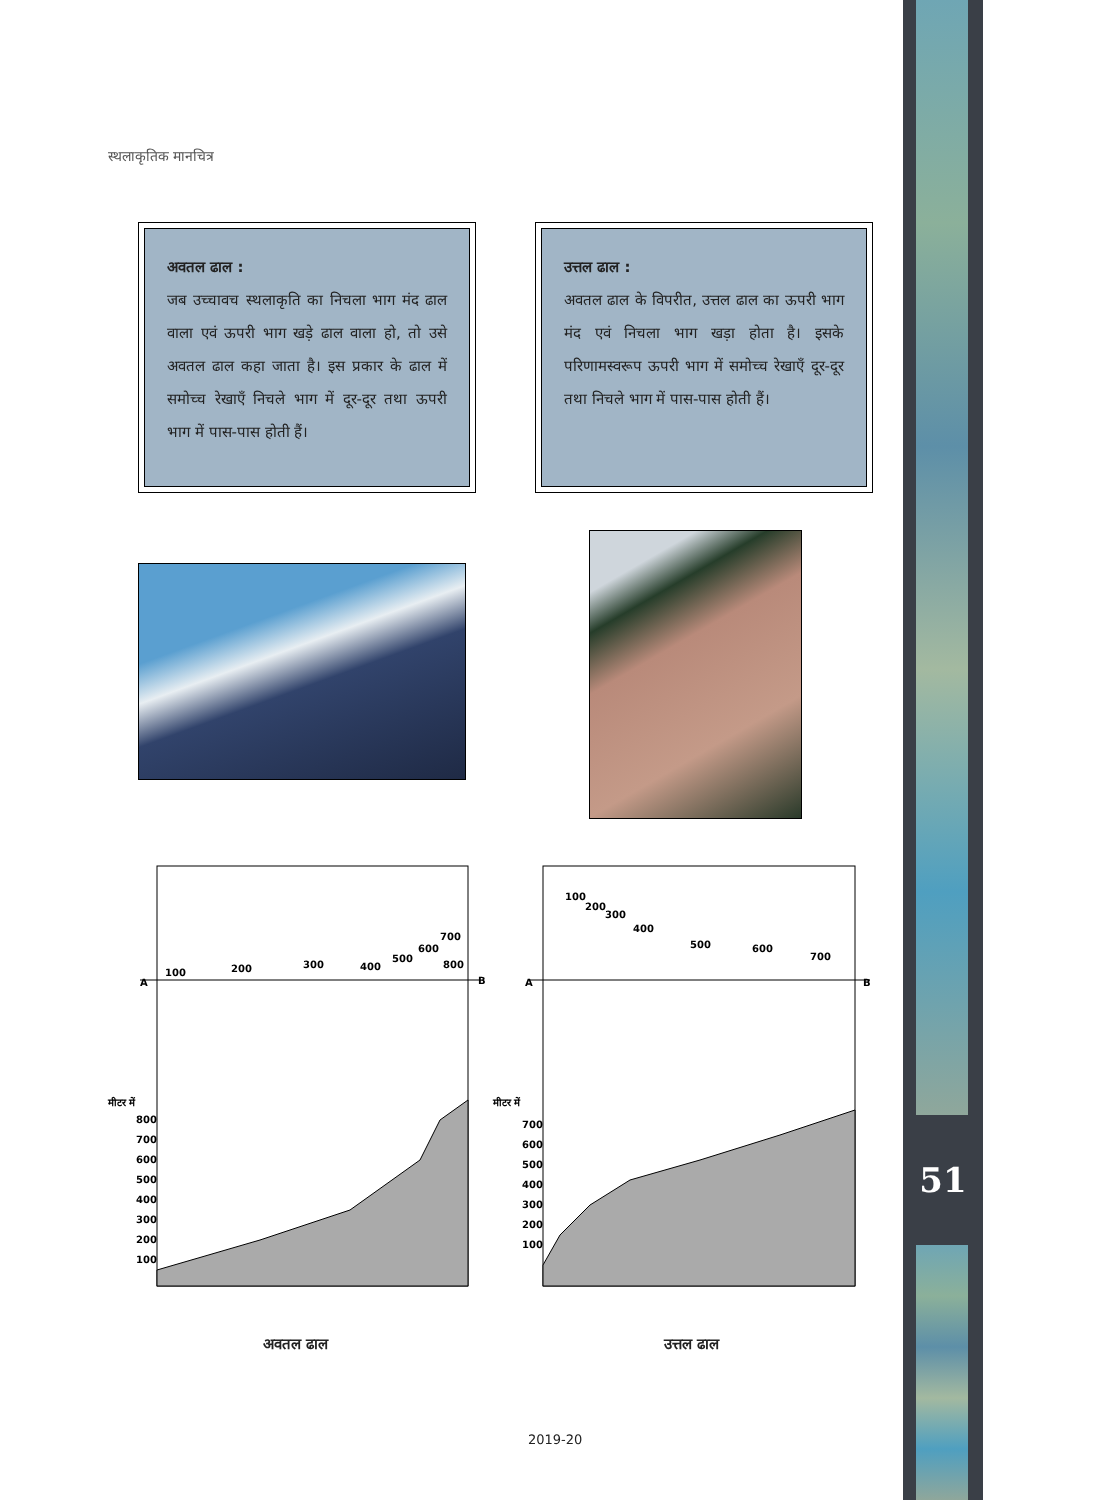स्थलाकृतिक मानचित्र
अवतल ढाल :
जब उच्चावच स्थलाकृति का निचला भाग मंद ढाल वाला एवं ऊपरी भाग खड़े ढाल वाला हो, तो उसे अवतल ढाल कहा जाता है। इस प्रकार के ढाल में समोच्च रेखाएँ निचले भाग में दूर-दूर तथा ऊपरी भाग में पास-पास होती हैं।
उत्तल ढाल :
अवतल ढाल के विपरीत, उत्तल ढाल का ऊपरी भाग मंद एवं निचला भाग खड़ा होता है। इसके परिणामस्वरूप ऊपरी भाग में समोच्च रेखाएँ दूर-दूर तथा निचले भाग में पास-पास होती हैं।
A
B
100
200
300
400
500
600
700
800
मीटर में
800
700
600
500
400
300
200
100
A
B
100
200
300
400
500
600
700
मीटर में
700
600
500
400
300
200
100
अवतल ढाल उत्तल ढाल
51
2019-20